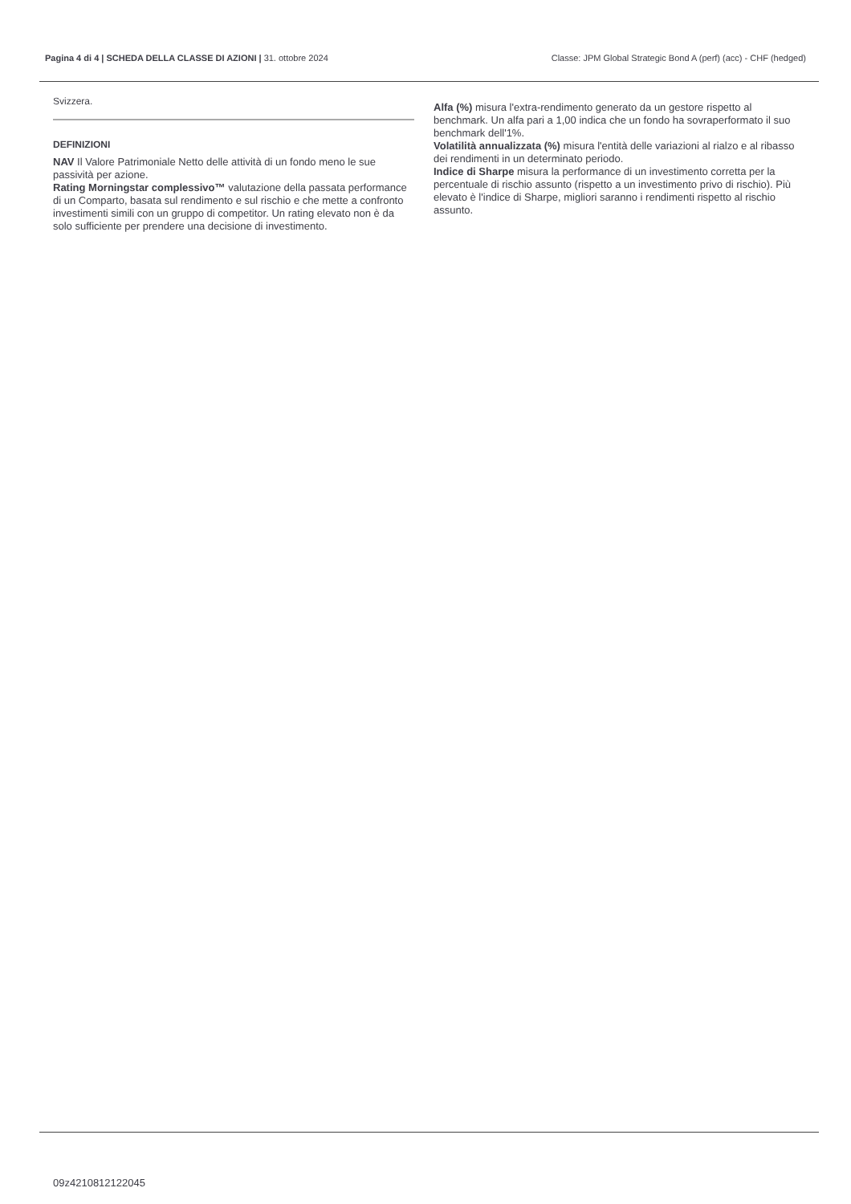Pagina 4 di 4 | SCHEDA DELLA CLASSE DI AZIONI | 31. ottobre 2024
Classe: JPM Global Strategic Bond A (perf) (acc) - CHF (hedged)
Svizzera.
DEFINIZIONI
NAV Il Valore Patrimoniale Netto delle attività di un fondo meno le sue passività per azione.
Rating Morningstar complessivo™ valutazione della passata performance di un Comparto, basata sul rendimento e sul rischio e che mette a confronto investimenti simili con un gruppo di competitor. Un rating elevato non è da solo sufficiente per prendere una decisione di investimento.
Alfa (%) misura l'extra-rendimento generato da un gestore rispetto al benchmark. Un alfa pari a 1,00 indica che un fondo ha sovraperformato il suo benchmark dell'1%.
Volatilità annualizzata (%) misura l'entità delle variazioni al rialzo e al ribasso dei rendimenti in un determinato periodo.
Indice di Sharpe misura la performance di un investimento corretta per la percentuale di rischio assunto (rispetto a un investimento privo di rischio). Più elevato è l'indice di Sharpe, migliori saranno i rendimenti rispetto al rischio assunto.
09z4210812122045